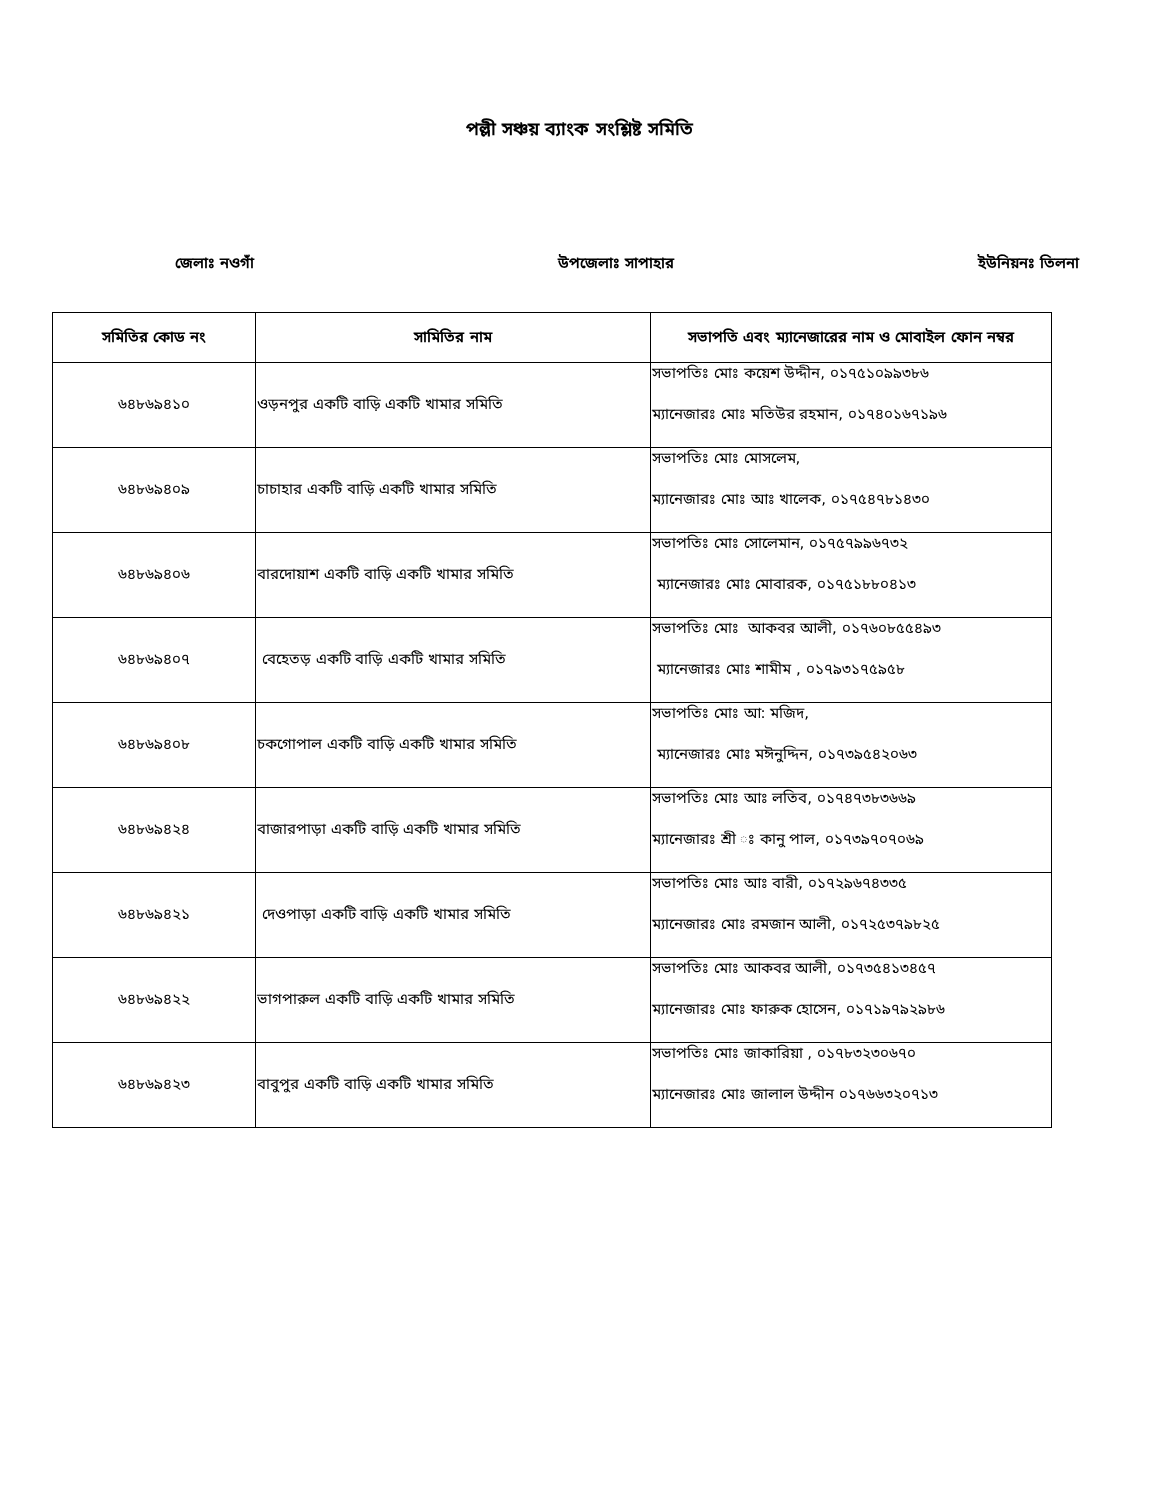পল্লী সঞ্চয় ব্যাংক সংশ্লিষ্ট সমিতি
জেলাঃ নওগাঁ উপজেলাঃ সাপাহার ইউনিয়নঃ তিলনা
| সমিতির কোড নং | সামিতির নাম | সভাপতি এবং ম্যানেজারের নাম ও মোবাইল ফোন নম্বর |
| --- | --- | --- |
| ৬৪৮৬৯৪১০ | ওড়নপুর একটি বাড়ি একটি খামার সমিতি | সভাপতিঃ মোঃ কয়েশ উদ্দীন, ০১৭৫১০৯৯৩৮৬ ম্যানেজারঃ মোঃ মতিউর রহমান, ০১৭৪০১৬৭১৯৬ |
| ৬৪৮৬৯৪০৯ | চাচাহার একটি বাড়ি একটি খামার সমিতি | সভাপতিঃ মোঃ মোসলেম, ম্যানেজারঃ মোঃ আঃ খালেক, ০১৭৫৪৭৮১৪৩০ |
| ৬৪৮৬৯৪০৬ | বারদোয়াশ একটি বাড়ি একটি খামার সমিতি | সভাপতিঃ মোঃ সোলেমান, ০১৭৫৭৯৯৬৭৩২ ম্যানেজারঃ মোঃ মোবারক, ০১৭৫১৮৮০৪১৩ |
| ৬৪৮৬৯৪০৭ | বেহেতড় একটি বাড়ি একটি খামার সমিতি | সভাপতিঃ মোঃ আকবর আলী, ০১৭৬০৮৫৫৪৯৩ ম্যানেজারঃ মোঃ শামীম , ০১৭৯৩১৭৫৯৫৮ |
| ৬৪৮৬৯৪০৮ | চকগোপাল একটি বাড়ি একটি খামার সমিতি | সভাপতিঃ মোঃ আ: মজিদ, ম্যানেজারঃ মোঃ মঈনুদ্দিন, ০১৭৩৯৫৪২০৬৩ |
| ৬৪৮৬৯৪২৪ | বাজারপাড়া একটি বাড়ি একটি খামার সমিতি | সভাপতিঃ মোঃ আঃ লতিব, ০১৭৪৭৩৮৩৬৬৯ ম্যানেজারঃ শ্রী ঃ কানু পাল, ০১৭৩৯৭০৭০৬৯ |
| ৬৪৮৬৯৪২১ | দেওপাড়া একটি বাড়ি একটি খামার সমিতি | সভাপতিঃ মোঃ আঃ বারী, ০১৭২৯৬৭৪৩৩৫ ম্যানেজারঃ মোঃ রমজান আলী, ০১৭২৫৩৭৯৮২৫ |
| ৬৪৮৬৯৪২২ | ভাগপারুল একটি বাড়ি একটি খামার সমিতি | সভাপতিঃ মোঃ আকবর আলী, ০১৭৩৫৪১৩৪৫৭ ম্যানেজারঃ মোঃ ফারুক হোসেন, ০১৭১৯৭৯২৯৮৬ |
| ৬৪৮৬৯৪২৩ | বাবুপুর একটি বাড়ি একটি খামার সমিতি | সভাপতিঃ মোঃ জাকারিয়া , ০১৭৮৩২৩০৬৭০ ম্যানেজারঃ মোঃ জালাল উদ্দীন ০১৭৬৬৩২০৭১৩ |